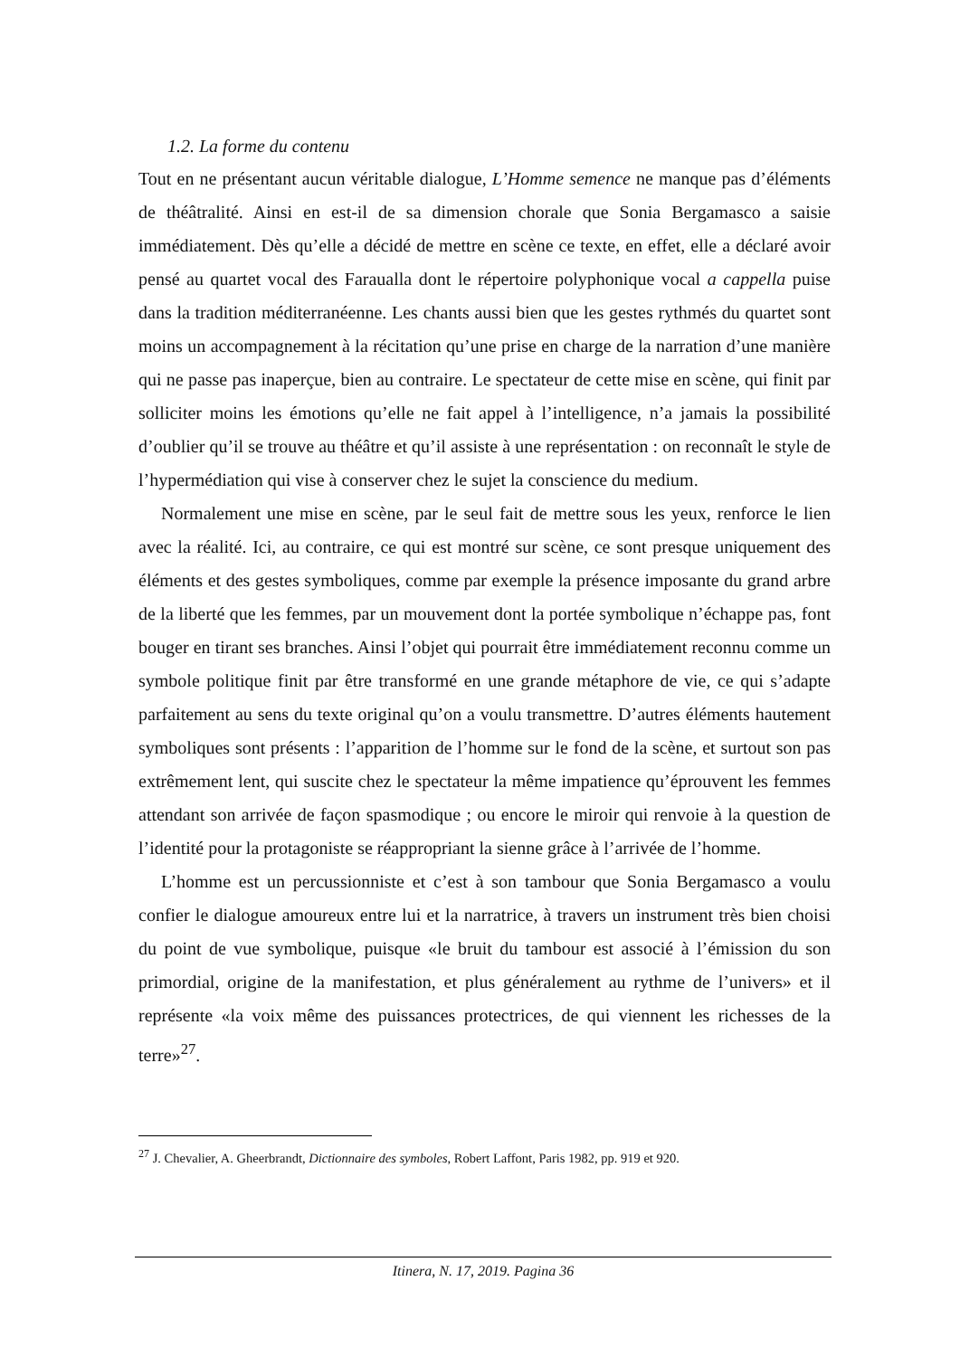1.2. La forme du contenu
Tout en ne présentant aucun véritable dialogue, L’Homme semence ne manque pas d’éléments de théâtralité. Ainsi en est-il de sa dimension chorale que Sonia Bergamasco a saisie immédiatement. Dès qu’elle a décidé de mettre en scène ce texte, en effet, elle a déclaré avoir pensé au quartet vocal des Faraualla dont le répertoire polyphonique vocal a cappella puise dans la tradition méditerranéenne. Les chants aussi bien que les gestes rythmés du quartet sont moins un accompagnement à la récitation qu’une prise en charge de la narration d’une manière qui ne passe pas inaperçue, bien au contraire. Le spectateur de cette mise en scène, qui finit par solliciter moins les émotions qu’elle ne fait appel à l’intelligence, n’a jamais la possibilité d’oublier qu’il se trouve au théâtre et qu’il assiste à une représentation : on reconnaît le style de l’hypermédiation qui vise à conserver chez le sujet la conscience du medium.
Normalement une mise en scène, par le seul fait de mettre sous les yeux, renforce le lien avec la réalité. Ici, au contraire, ce qui est montré sur scène, ce sont presque uniquement des éléments et des gestes symboliques, comme par exemple la présence imposante du grand arbre de la liberté que les femmes, par un mouvement dont la portée symbolique n’échappe pas, font bouger en tirant ses branches. Ainsi l’objet qui pourrait être immédiatement reconnu comme un symbole politique finit par être transformé en une grande métaphore de vie, ce qui s’adapte parfaitement au sens du texte original qu’on a voulu transmettre. D’autres éléments hautement symboliques sont présents : l’apparition de l’homme sur le fond de la scène, et surtout son pas extrêmement lent, qui suscite chez le spectateur la même impatience qu’éprouvent les femmes attendant son arrivée de façon spasmodique ; ou encore le miroir qui renvoie à la question de l’identité pour la protagoniste se réappropriant la sienne grâce à l’arrivée de l’homme.
L’homme est un percussionniste et c’est à son tambour que Sonia Bergamasco a voulu confier le dialogue amoureux entre lui et la narratrice, à travers un instrument très bien choisi du point de vue symbolique, puisque «le bruit du tambour est associé à l’émission du son primordial, origine de la manifestation, et plus généralement au rythme de l’univers» et il représente «la voix même des puissances protectrices, de qui viennent les richesses de la terre»<sup>27</sup>.
<sup>27</sup> J. Chevalier, A. Gheerbrandt, Dictionnaire des symboles, Robert Laffont, Paris 1982, pp. 919 et 920.
Itinera, N. 17, 2019. Pagina 36